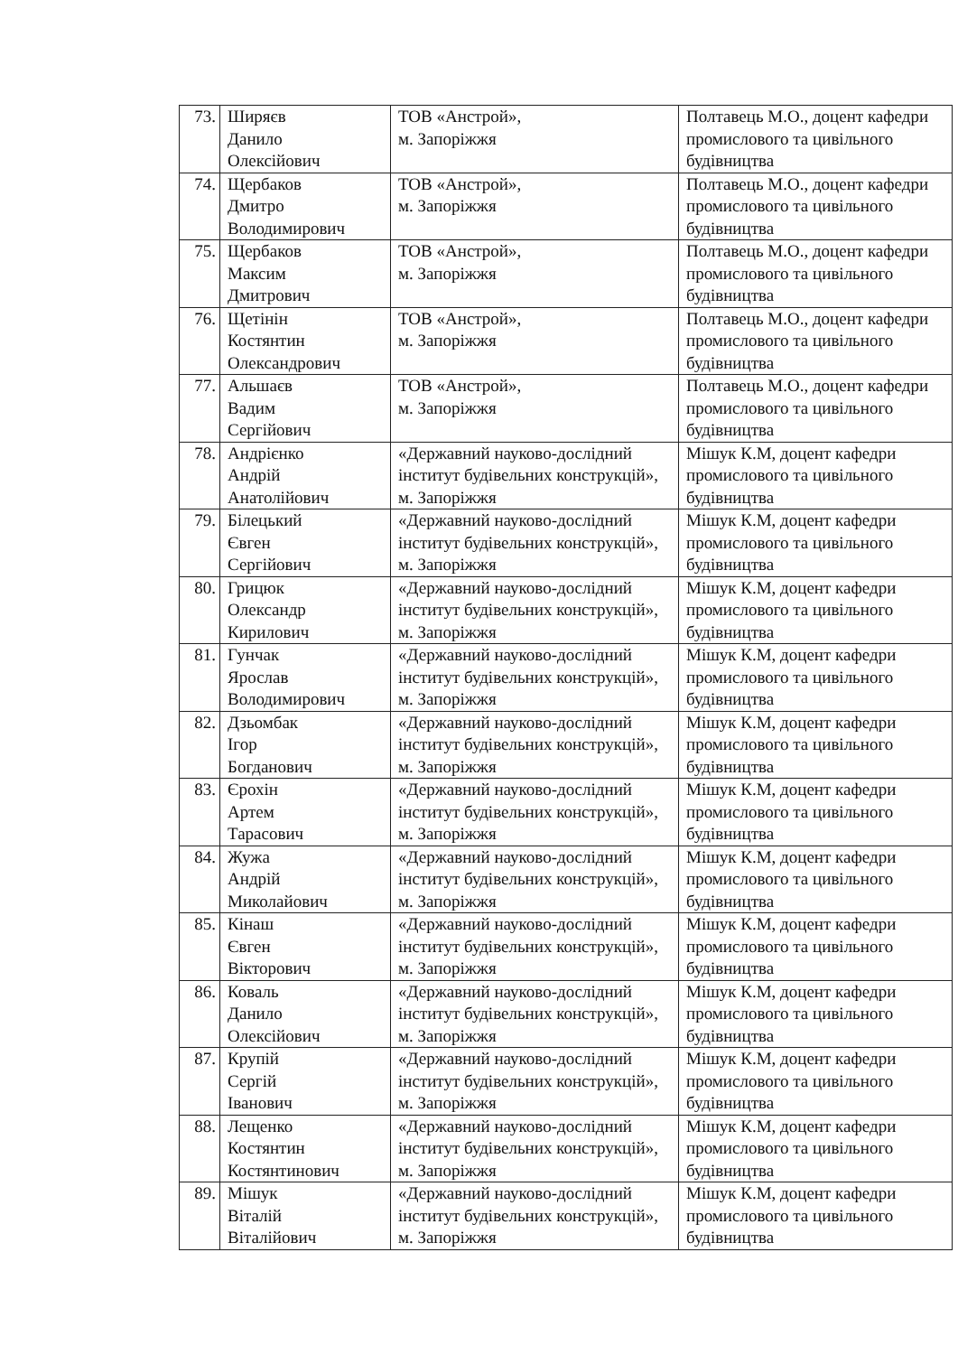| 73. | Ширяєв Данило Олексійович | ТОВ «Анстрой», м. Запоріжжя | Полтавець М.О., доцент кафедри промислового та цивільного будівництва |
| 74. | Щербаков Дмитро Володимирович | ТОВ «Анстрой», м. Запоріжжя | Полтавець М.О., доцент кафедри промислового та цивільного будівництва |
| 75. | Щербаков Максим Дмитрович | ТОВ «Анстрой», м. Запоріжжя | Полтавець М.О., доцент кафедри промислового та цивільного будівництва |
| 76. | Щетінін Костянтин Олександрович | ТОВ «Анстрой», м. Запоріжжя | Полтавець М.О., доцент кафедри промислового та цивільного будівництва |
| 77. | Альшаєв Вадим Сергійович | ТОВ «Анстрой», м. Запоріжжя | Полтавець М.О., доцент кафедри промислового та цивільного будівництва |
| 78. | Андрієнко Андрій Анатолійович | «Державний науково-дослідний інститут будівельних конструкцій», м. Запоріжжя | Мішук К.М, доцент кафедри промислового та цивільного будівництва |
| 79. | Білецький Євген Сергійович | «Державний науково-дослідний інститут будівельних конструкцій», м. Запоріжжя | Мішук К.М, доцент кафедри промислового та цивільного будівництва |
| 80. | Грицюк Олександр Кирилович | «Державний науково-дослідний інститут будівельних конструкцій», м. Запоріжжя | Мішук К.М, доцент кафедри промислового та цивільного будівництва |
| 81. | Гунчак Ярослав Володимирович | «Державний науково-дослідний інститут будівельних конструкцій», м. Запоріжжя | Мішук К.М, доцент кафедри промислового та цивільного будівництва |
| 82. | Дзьомбак Ігор Богданович | «Державний науково-дослідний інститут будівельних конструкцій», м. Запоріжжя | Мішук К.М, доцент кафедри промислового та цивільного будівництва |
| 83. | Єрохін Артем Тарасович | «Державний науково-дослідний інститут будівельних конструкцій», м. Запоріжжя | Мішук К.М, доцент кафедри промислового та цивільного будівництва |
| 84. | Жужа Андрій Миколайович | «Державний науково-дослідний інститут будівельних конструкцій», м. Запоріжжя | Мішук К.М, доцент кафедри промислового та цивільного будівництва |
| 85. | Кінаш Євген Вікторович | «Державний науково-дослідний інститут будівельних конструкцій», м. Запоріжжя | Мішук К.М, доцент кафедри промислового та цивільного будівництва |
| 86. | Коваль Данило Олексійович | «Державний науково-дослідний інститут будівельних конструкцій», м. Запоріжжя | Мішук К.М, доцент кафедри промислового та цивільного будівництва |
| 87. | Крупій Сергій Іванович | «Державний науково-дослідний інститут будівельних конструкцій», м. Запоріжжя | Мішук К.М, доцент кафедри промислового та цивільного будівництва |
| 88. | Лещенко Костянтин Костянтинович | «Державний науково-дослідний інститут будівельних конструкцій», м. Запоріжжя | Мішук К.М, доцент кафедри промислового та цивільного будівництва |
| 89. | Мішук Віталій Віталійович | «Державний науково-дослідний інститут будівельних конструкцій», м. Запоріжжя | Мішук К.М, доцент кафедри промислового та цивільного будівництва |